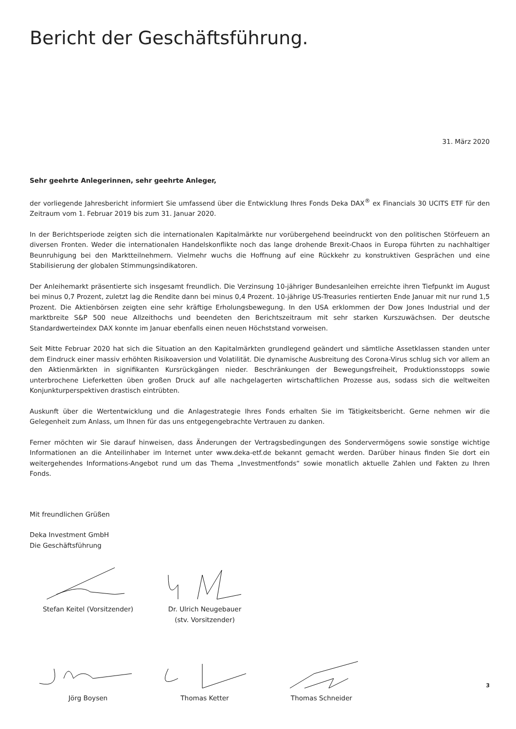Bericht der Geschäftsführung.
31. März 2020
Sehr geehrte Anlegerinnen, sehr geehrte Anleger,
der vorliegende Jahresbericht informiert Sie umfassend über die Entwicklung Ihres Fonds Deka DAX<sup>®</sup> ex Financials 30 UCITS ETF für den Zeitraum vom 1. Februar 2019 bis zum 31. Januar 2020.
In der Berichtsperiode zeigten sich die internationalen Kapitalmärkte nur vorübergehend beeindruckt von den politischen Störfeuern an diversen Fronten. Weder die internationalen Handelskonflikte noch das lange drohende Brexit-Chaos in Europa führten zu nachhaltiger Beunruhigung bei den Marktteilnehmern. Vielmehr wuchs die Hoffnung auf eine Rückkehr zu konstruktiven Gesprächen und eine Stabilisierung der globalen Stimmungsindikatoren.
Der Anleihemarkt präsentierte sich insgesamt freundlich. Die Verzinsung 10-jähriger Bundesanleihen erreichte ihren Tiefpunkt im August bei minus 0,7 Prozent, zuletzt lag die Rendite dann bei minus 0,4 Prozent. 10-jährige US-Treasuries rentierten Ende Januar mit nur rund 1,5 Prozent. Die Aktienbörsen zeigten eine sehr kräftige Erholungsbewegung. In den USA erklommen der Dow Jones Industrial und der marktbreite S&P 500 neue Allzeithochs und beendeten den Berichtszeitraum mit sehr starken Kurszuwächsen. Der deutsche Standardwerteindex DAX konnte im Januar ebenfalls einen neuen Höchststand vorweisen.
Seit Mitte Februar 2020 hat sich die Situation an den Kapitalmärkten grundlegend geändert und sämtliche Assetklassen standen unter dem Eindruck einer massiv erhöhten Risikoaversion und Volatilität. Die dynamische Ausbreitung des Corona-Virus schlug sich vor allem an den Aktienmärkten in signifikanten Kursrückgängen nieder. Beschränkungen der Bewegungsfreiheit, Produktionsstopps sowie unterbrochene Lieferketten üben großen Druck auf alle nachgelagerten wirtschaftlichen Prozesse aus, sodass sich die weltweiten Konjunkturperspektiven drastisch eintrübten.
Auskunft über die Wertentwicklung und die Anlagestrategie Ihres Fonds erhalten Sie im Tätigkeitsbericht. Gerne nehmen wir die Gelegenheit zum Anlass, um Ihnen für das uns entgegengebrachte Vertrauen zu danken.
Ferner möchten wir Sie darauf hinweisen, dass Änderungen der Vertragsbedingungen des Sondervermögens sowie sonstige wichtige Informationen an die Anteilinhaber im Internet unter www.deka-etf.de bekannt gemacht werden. Darüber hinaus finden Sie dort ein weitergehendes Informations-Angebot rund um das Thema „Investmentfonds“ sowie monatlich aktuelle Zahlen und Fakten zu Ihren Fonds.
Mit freundlichen Grüßen
Deka Investment GmbH
Die Geschäftsführung
Stefan Keitel (Vorsitzender) Dr. Ulrich Neugebauer
(stv. Vorsitzender)
Jörg Boysen Thomas Ketter Thomas Schneider
3